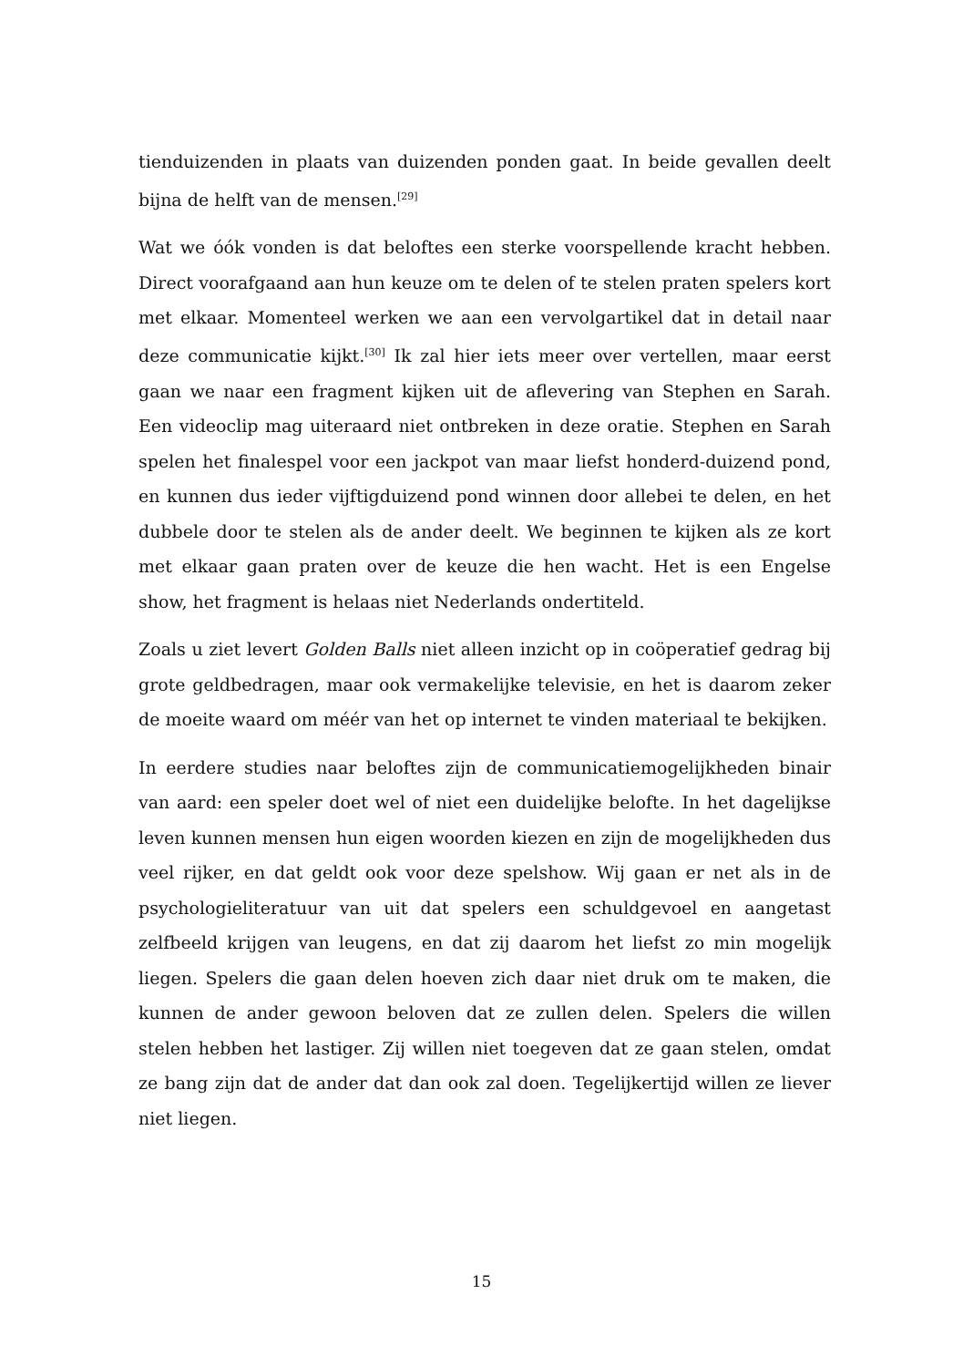tienduizenden in plaats van duizenden ponden gaat. In beide gevallen deelt bijna de helft van de mensen.<sup>[29]</sup>
Wat we óók vonden is dat beloftes een sterke voorspellende kracht hebben. Direct voorafgaand aan hun keuze om te delen of te stelen praten spelers kort met elkaar. Momenteel werken we aan een vervolgartikel dat in detail naar deze communicatie kijkt.<sup>[30]</sup> Ik zal hier iets meer over vertellen, maar eerst gaan we naar een fragment kijken uit de aflevering van Stephen en Sarah. Een videoclip mag uiteraard niet ontbreken in deze oratie. Stephen en Sarah spelen het finalespel voor een jackpot van maar liefst honderd-duizend pond, en kunnen dus ieder vijftigduizend pond winnen door allebei te delen, en het dubbele door te stelen als de ander deelt. We beginnen te kijken als ze kort met elkaar gaan praten over de keuze die hen wacht. Het is een Engelse show, het fragment is helaas niet Nederlands ondertiteld.
Zoals u ziet levert Golden Balls niet alleen inzicht op in coöperatief gedrag bij grote geldbedragen, maar ook vermakelijke televisie, en het is daarom zeker de moeite waard om méér van het op internet te vinden materiaal te bekijken.
In eerdere studies naar beloftes zijn de communicatiemogelijkheden binair van aard: een speler doet wel of niet een duidelijke belofte. In het dagelijkse leven kunnen mensen hun eigen woorden kiezen en zijn de mogelijkheden dus veel rijker, en dat geldt ook voor deze spelshow. Wij gaan er net als in de psychologieliteratuur van uit dat spelers een schuldgevoel en aangetast zelfbeeld krijgen van leugens, en dat zij daarom het liefst zo min mogelijk liegen. Spelers die gaan delen hoeven zich daar niet druk om te maken, die kunnen de ander gewoon beloven dat ze zullen delen. Spelers die willen stelen hebben het lastiger. Zij willen niet toegeven dat ze gaan stelen, omdat ze bang zijn dat de ander dat dan ook zal doen. Tegelijkertijd willen ze liever niet liegen.
15